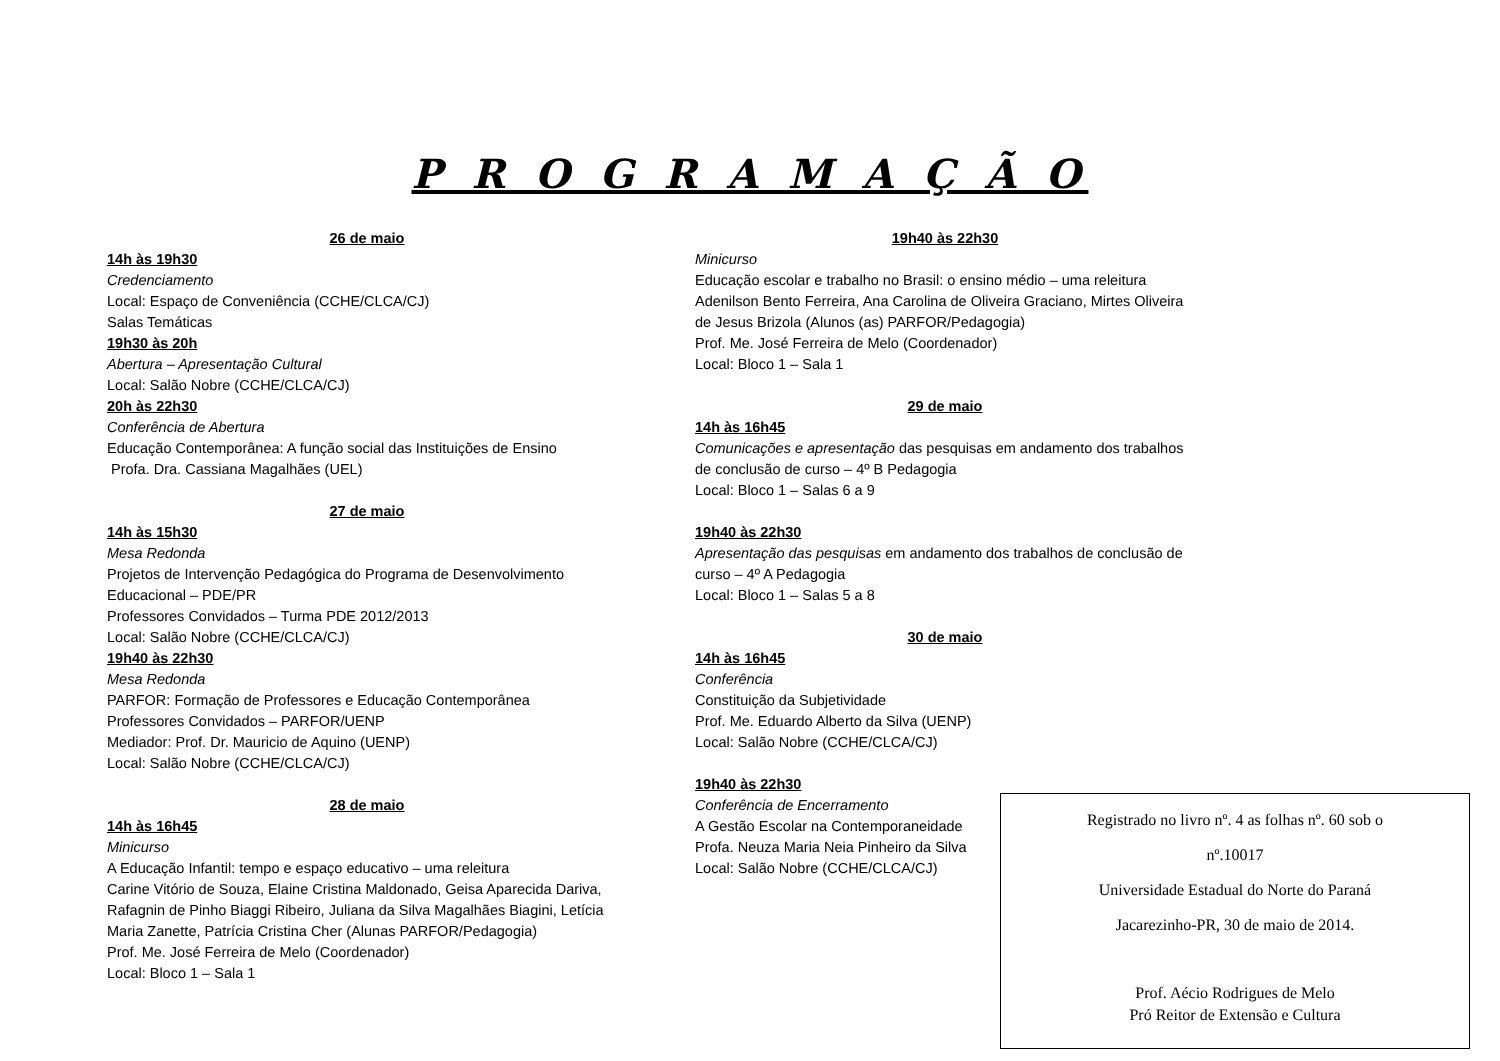P R O G R A M A Ç Ã O
26 de maio
14h às 19h30
Credenciamento
Local: Espaço de Conveniência (CCHE/CLCA/CJ)
Salas Temáticas
19h30 às 20h
Abertura – Apresentação Cultural
Local: Salão Nobre (CCHE/CLCA/CJ)
20h às 22h30
Conferência de Abertura
Educação Contemporânea: A função social das Instituições de Ensino
Profa. Dra. Cassiana Magalhães (UEL)
27 de maio
14h às 15h30
Mesa Redonda
Projetos de Intervenção Pedagógica do Programa de Desenvolvimento Educacional – PDE/PR
Professores Convidados – Turma PDE 2012/2013
Local: Salão Nobre (CCHE/CLCA/CJ)
19h40 às 22h30
Mesa Redonda
PARFOR: Formação de Professores e Educação Contemporânea
Professores Convidados – PARFOR/UENP
Mediador: Prof. Dr. Mauricio de Aquino (UENP)
Local: Salão Nobre (CCHE/CLCA/CJ)
28 de maio
14h às 16h45
Minicurso
A Educação Infantil: tempo e espaço educativo – uma releitura
Carine Vitório de Souza, Elaine Cristina Maldonado, Geisa Aparecida Dariva, Rafagnin de Pinho Biaggi Ribeiro, Juliana da Silva Magalhães Biagini, Letícia Maria Zanette, Patrícia Cristina Cher (Alunas PARFOR/Pedagogia)
Prof. Me. José Ferreira de Melo (Coordenador)
Local: Bloco 1 – Sala 1
19h40 às 22h30
Minicurso
Educação escolar e trabalho no Brasil: o ensino médio – uma releitura
Adenilson Bento Ferreira, Ana Carolina de Oliveira Graciano, Mirtes Oliveira de Jesus Brizola (Alunos (as) PARFOR/Pedagogia)
Prof. Me. José Ferreira de Melo (Coordenador)
Local: Bloco 1 – Sala 1
29 de maio
14h às 16h45
Comunicações e apresentação das pesquisas em andamento dos trabalhos de conclusão de curso – 4º B Pedagogia
Local: Bloco 1 – Salas 6 a 9
19h40 às 22h30
Apresentação das pesquisas em andamento dos trabalhos de conclusão de curso – 4º A Pedagogia
Local: Bloco 1 – Salas 5 a 8
30 de maio
14h às 16h45
Conferência
Constituição da Subjetividade
Prof. Me. Eduardo Alberto da Silva (UENP)
Local: Salão Nobre (CCHE/CLCA/CJ)
19h40 às 22h30
Conferência de Encerramento
A Gestão Escolar na Contemporaneidade
Profa. Neuza Maria Neia Pinheiro da Silva
Local: Salão Nobre (CCHE/CLCA/CJ)
Registrado no livro nº. 4 as folhas nº. 60 sob o
nº.10017
Universidade Estadual do Norte do Paraná
Jacarezinho-PR, 30 de maio de 2014.
Prof. Aécio Rodrigues de Melo
Pró Reitor de Extensão e Cultura